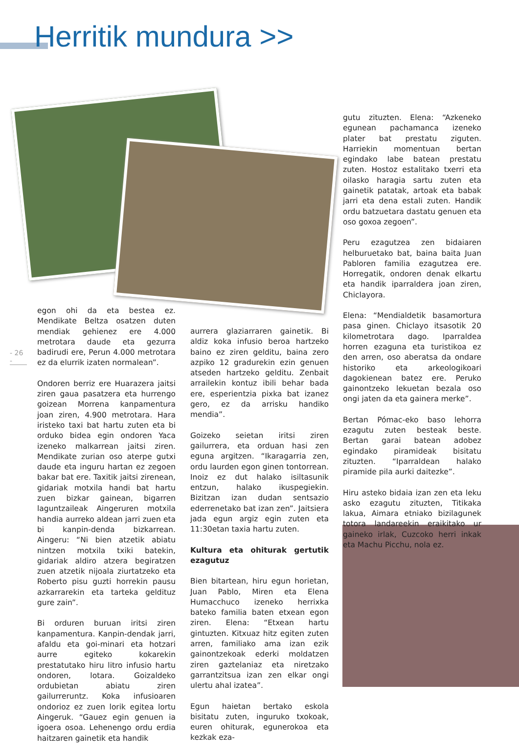Herritik mundura >>
- 26 -
egon ohi da eta bestea ez. Mendikate Beltza osatzen duten mendiak gehienez ere 4.000 metrotara daude eta gezurra badirudi ere, Perun 4.000 metrotara ez da elurrik izaten normalean”.
Ondoren berriz ere Huarazera jaitsi ziren gaua pasatzera eta hurrengo goizean Morrena kanpamentura joan ziren, 4.900 metrotara. Hara iristeko taxi bat hartu zuten eta bi orduko bidea egin ondoren Yaca izeneko malkarrean jaitsi ziren. Mendikate zurian oso aterpe gutxi daude eta inguru hartan ez zegoen bakar bat ere. Taxitik jaitsi zirenean, gidariak motxila handi bat hartu zuen bizkar gainean, bigarren laguntzaileak Aingeruren motxila handia aurreko aldean jarri zuen eta bi kanpin-denda bizkarrean. Aingeru: “Ni bien atzetik abiatu nintzen motxila txiki batekin, gidariak aldiro atzera begiratzen zuen atzetik nijoala ziurtatzeko eta Roberto pisu guzti horrekin pausu azkarrarekin eta tarteka geldituz gure zain”.
Bi orduren buruan iritsi ziren kanpamentura. Kanpin-dendak jarri, afaldu eta goi-minari eta hotzari aurre egiteko kokarekin prestatutako hiru litro infusio hartu ondoren, lotara. Goizaldeko ordubietan abiatu ziren gailurreruntz. Koka infusioaren ondorioz ez zuen lorik egitea lortu Aingeruk. “Gauez egin genuen ia igoera osoa. Lehenengo ordu erdia haitzaren gainetik eta handik
aurrera glaziarraren gainetik. Bi aldiz koka infusio beroa hartzeko baino ez ziren gelditu, baina zero azpiko 12 gradurekin ezin genuen atseden hartzeko gelditu. Zenbait arrailekin kontuz ibili behar bada ere, esperientzia pixka bat izanez gero, ez da arrisku handiko mendia”.
Goizeko seietan iritsi ziren gailurrera, eta orduan hasi zen eguna argitzen. “Ikaragarria zen, ordu laurden egon ginen tontorrean. Inoiz ez dut halako isiltasunik entzun, halako ikuspegiekin. Bizitzan izan dudan sentsazio ederrenetako bat izan zen”. Jaitsiera jada egun argiz egin zuten eta 11:30etan taxia hartu zuten.
Kultura eta ohiturak gertutik ezagutuz
Bien bitartean, hiru egun horietan, Juan Pablo, Miren eta Elena Humacchuco izeneko herrixka bateko familia baten etxean egon ziren. Elena: “Etxean hartu gintuzten. Kitxuaz hitz egiten zuten arren, familiako ama izan ezik gainontzekoak ederki moldatzen ziren gaztelaniaz eta niretzako garrantzitsua izan zen elkar ongi ulertu ahal izatea”.
Egun haietan bertako eskola bisitatu zuten, inguruko txokoak, euren ohiturak, egunerokoa eta kezkak eza-
gutu zituzten. Elena: “Azkeneko egunean pachamanca izeneko plater bat prestatu ziguten. Harriekin momentuan bertan egindako labe batean prestatu zuten. Hostoz estalitako txerri eta oilasko haragia sartu zuten eta gainetik patatak, artoak eta babak jarri eta dena estali zuten. Handik ordu batzuetara dastatu genuen eta oso goxoa zegoen”.
Peru ezagutzea zen bidaiaren helburuetako bat, baina baita Juan Pabloren familia ezagutzea ere. Horregatik, ondoren denak elkartu eta handik iparraldera joan ziren, Chiclayora.
Elena: “Mendialdetik basamortura pasa ginen. Chiclayo itsasotik 20 kilometrotara dago. Iparraldea horren ezaguna eta turistikoa ez den arren, oso aberatsa da ondare historiko eta arkeologikoari dagokienean batez ere. Peruko gainontzeko lekuetan bezala oso ongi jaten da eta gainera merke”.
Bertan Pómac-eko baso lehorra ezagutu zuten besteak beste. Bertan garai batean adobez egindako piramideak bisitatu zituzten. “Iparraldean halako piramide pila aurki daitezke”.
Hiru asteko bidaia izan zen eta leku asko ezagutu zituzten, Titikaka lakua, Aimara etniako bizilagunek totora landareekin eraikitako ur gaineko irlak, Cuzcoko herri inkak eta Machu Picchu, nola ez.